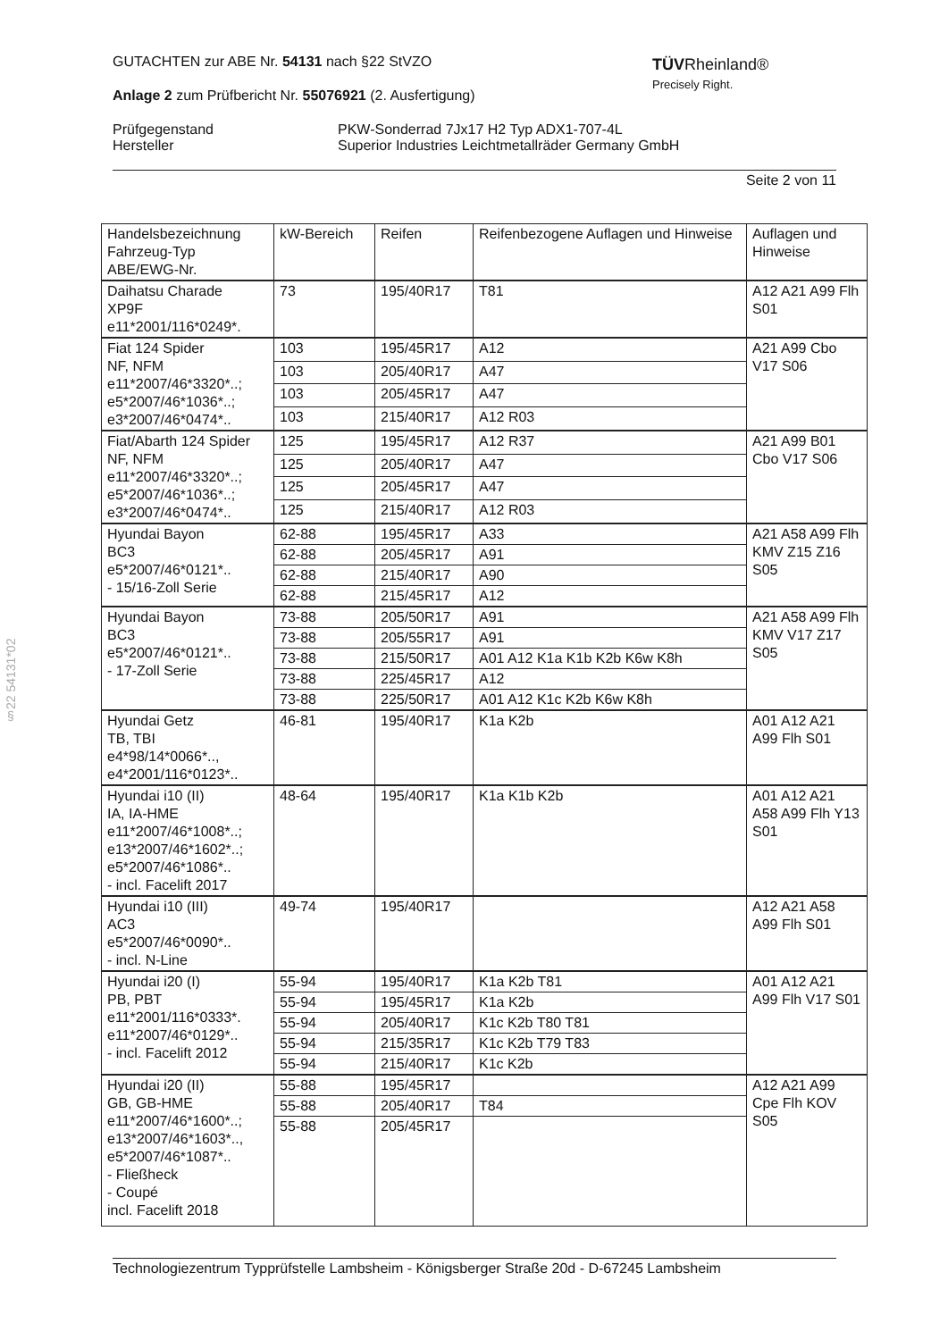TÜVRheinland®
Precisely Right.
GUTACHTEN zur ABE Nr. 54131 nach §22 StVZO
Anlage 2 zum Prüfbericht Nr. 55076921 (2. Ausfertigung)
Prüfgegenstand
Hersteller
PKW-Sonderrad 7Jx17 H2 Typ ADX1-707-4L
Superior Industries Leichtmetallräder Germany GmbH
Seite 2 von 11
§22 54131*02
| Handelsbezeichnung Fahrzeug-Typ ABE/EWG-Nr. | kW-Bereich | Reifen | Reifenbezogene Auflagen und Hinweise | Auflagen und Hinweise |
| Daihatsu Charade XP9F e11*2001/116*0249*. | 73 | 195/40R17 | T81 | A12 A21 A99 Flh S01 |
| Fiat 124 Spider NF, NFM e11*2007/46*3320*..; e5*2007/46*1036*..; e3*2007/46*0474*.. | 103 | 195/45R17 | A12 | A21 A99 Cbo V17 S06 |
| | 103 | 205/40R17 | A47 | |
| | 103 | 205/45R17 | A47 | |
| | 103 | 215/40R17 | A12 R03 | |
| Fiat/Abarth 124 Spider NF, NFM e11*2007/46*3320*..; e5*2007/46*1036*..; e3*2007/46*0474*.. | 125 | 195/45R17 | A12 R37 | A21 A99 B01 Cbo V17 S06 |
| | 125 | 205/40R17 | A47 | |
| | 125 | 205/45R17 | A47 | |
| | 125 | 215/40R17 | A12 R03 | |
| Hyundai Bayon BC3 e5*2007/46*0121*.. - 15/16-Zoll Serie | 62-88 | 195/45R17 | A33 | A21 A58 A99 Flh KMV Z15 Z16 S05 |
| | 62-88 | 205/45R17 | A91 | |
| | 62-88 | 215/40R17 | A90 | |
| | 62-88 | 215/45R17 | A12 | |
| Hyundai Bayon BC3 e5*2007/46*0121*.. - 17-Zoll Serie | 73-88 | 205/50R17 | A91 | A21 A58 A99 Flh KMV V17 Z17 S05 |
| | 73-88 | 205/55R17 | A91 | |
| | 73-88 | 215/50R17 | A01 A12 K1a K1b K2b K6w K8h | |
| | 73-88 | 225/45R17 | A12 | |
| | 73-88 | 225/50R17 | A01 A12 K1c K2b K6w K8h | |
| Hyundai Getz TB, TBI e4*98/14*0066*.., e4*2001/116*0123*.. | 46-81 | 195/40R17 | K1a K2b | A01 A12 A21 A99 Flh S01 |
| Hyundai i10 (II) IA, IA-HME e11*2007/46*1008*..; e13*2007/46*1602*..; e5*2007/46*1086*.. - incl. Facelift 2017 | 48-64 | 195/40R17 | K1a K1b K2b | A01 A12 A21 A58 A99 Flh Y13 S01 |
| Hyundai i10 (III) AC3 e5*2007/46*0090*.. - incl. N-Line | 49-74 | 195/40R17 | | A12 A21 A58 A99 Flh S01 |
| Hyundai i20 (I) PB, PBT e11*2001/116*0333*. e11*2007/46*0129*.. - incl. Facelift 2012 | 55-94 | 195/40R17 | K1a K2b T81 | A01 A12 A21 A99 Flh V17 S01 |
| | 55-94 | 195/45R17 | K1a K2b | |
| | 55-94 | 205/40R17 | K1c K2b T80 T81 | |
| | 55-94 | 215/35R17 | K1c K2b T79 T83 | |
| | 55-94 | 215/40R17 | K1c K2b | |
| Hyundai i20 (II) GB, GB-HME e11*2007/46*1600*..; e13*2007/46*1603*.., e5*2007/46*1087*.. - Fließheck - Coupé incl. Facelift 2018 | 55-88 | 195/45R17 | | A12 A21 A99 Cpe Flh KOV S05 |
| | 55-88 | 205/40R17 | T84 | |
| | 55-88 | 205/45R17 | | |
Technologiezentrum Typprüfstelle Lambsheim - Königsberger Straße 20d - D-67245 Lambsheim